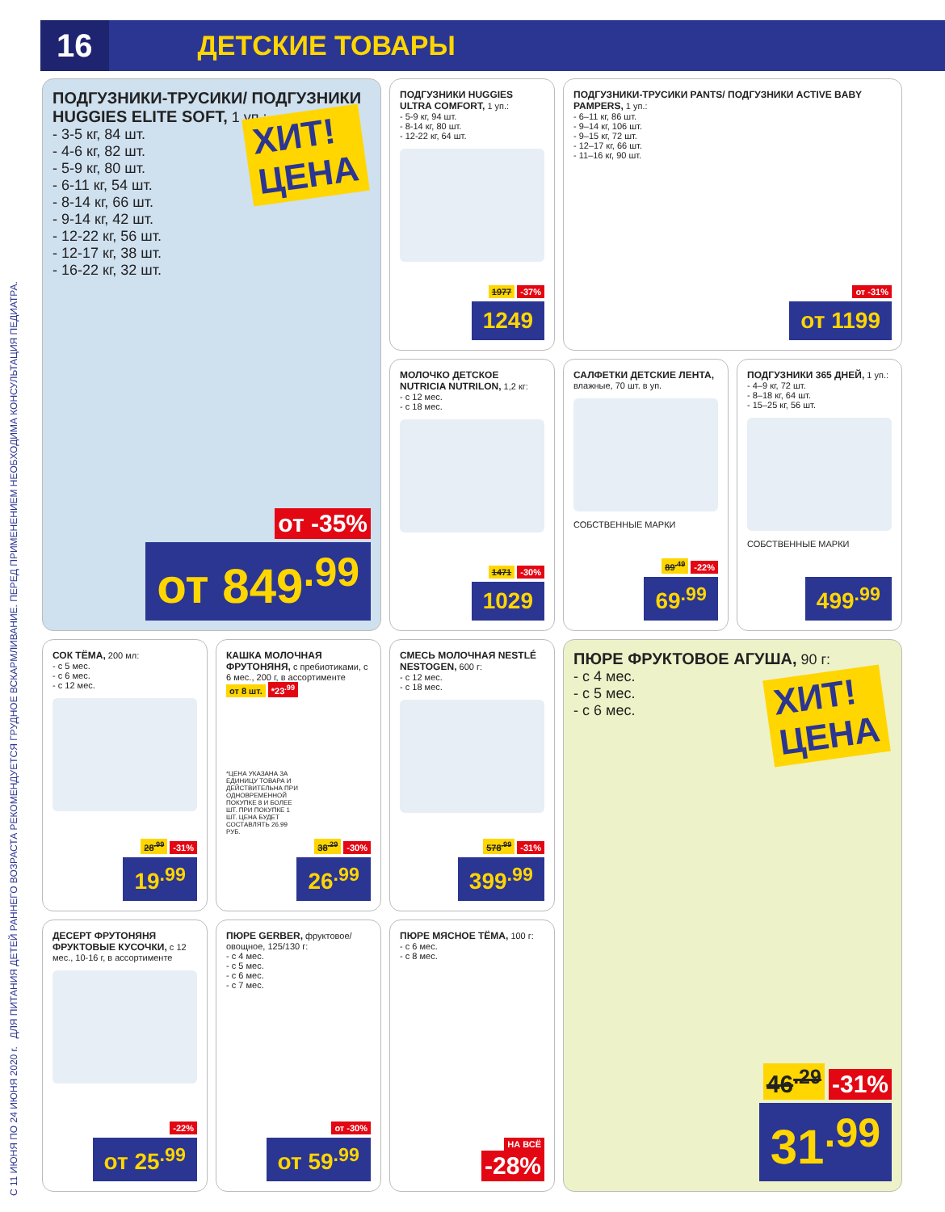16
ДЕТСКИЕ ТОВАРЫ
С 11 ИЮНЯ ПО 24 ИЮНЯ 2020 г. ДЛЯ ПИТАНИЯ ДЕТЕЙ РАННЕГО ВОЗРАСТА РЕКОМЕНДУЕТСЯ ГРУДНОЕ ВСКАРМЛИВАНИЕ. ПЕРЕД ПРИМЕНЕНИЕМ НЕОБХОДИМА КОНСУЛЬТАЦИЯ ПЕДИАТРА.
ПОДГУЗНИКИ-ТРУСИКИ/ ПОДГУЗНИКИ HUGGIES ELITE SOFT, 1 уп.:
- 3-5 кг, 84 шт.
- 4-6 кг, 82 шт.
- 5-9 кг, 80 шт.
- 6-11 кг, 54 шт.
- 8-14 кг, 66 шт.
- 9-14 кг, 42 шт.
- 12-22 кг, 56 шт.
- 12-17 кг, 38 шт.
- 16-22 кг, 32 шт.
ХИТ!
ЦЕНА
от -35%
от 849<sup>.99</sup>
ПОДГУЗНИКИ HUGGIES ULTRA COMFORT, 1 уп.:
- 5-9 кг, 94 шт.
- 8-14 кг, 80 шт.
- 12-22 кг, 64 шт.
1977 -37%
1249
ПОДГУЗНИКИ-ТРУСИКИ PANTS/ ПОДГУЗНИКИ ACTIVE BABY PAMPERS, 1 уп.:
- 6–11 кг, 86 шт.
- 9–14 кг, 106 шт.
- 9–15 кг, 72 шт.
- 12–17 кг, 66 шт.
- 11–16 кг, 90 шт.
от -31%
от 1199
МОЛОЧКО ДЕТСКОЕ NUTRICIA NUTRILON, 1,2 кг:
- с 12 мес.
- с 18 мес.
1471 -30%
1029
САЛФЕТКИ ДЕТСКИЕ ЛЕНТА, влажные, 70 шт. в уп.
СОБСТВЕННЫЕ МАРКИ
89<sup>.49</sup> -22%
69<sup>.99</sup>
ПОДГУЗНИКИ 365 ДНЕЙ, 1 уп.:
- 4–9 кг, 72 шт.
- 8–18 кг, 64 шт.
- 15–25 кг, 56 шт.
СОБСТВЕННЫЕ МАРКИ
499<sup>.99</sup>
СОК ТЁМА, 200 мл:
- с 5 мес.
- с 6 мес.
- с 12 мес.
28<sup>.99</sup> -31%
19<sup>.99</sup>
КАШКА МОЛОЧНАЯ ФРУТОНЯНЯ, с пребиотиками, с 6 мес., 200 г, в ассортименте
от 8 шт. *23<sup>.99</sup>
*ЦЕНА УКАЗАНА ЗА ЕДИНИЦУ ТОВАРА И ДЕЙСТВИТЕЛЬНА ПРИ ОДНОВРЕМЕННОЙ ПОКУПКЕ 8 И БОЛЕЕ ШТ. ПРИ ПОКУПКЕ 1 ШТ. ЦЕНА БУДЕТ СОСТАВЛЯТЬ 26.99 РУБ.
38<sup>.29</sup> -30%
26<sup>.99</sup>
СМЕСЬ МОЛОЧНАЯ NESTLÉ NESTOGEN, 600 г:
- с 12 мес.
- с 18 мес.
578<sup>.99</sup> -31%
399<sup>.99</sup>
ПЮРЕ ФРУКТОВОЕ АГУША, 90 г:
- с 4 мес.
- с 5 мес.
- с 6 мес.
ХИТ!
ЦЕНА
46<sup>.29</sup> -31%
31<sup>.99</sup>
ДЕСЕРТ ФРУТОНЯНЯ ФРУКТОВЫЕ КУСОЧКИ, с 12 мес., 10-16 г, в ассортименте
-22%
от 25<sup>.99</sup>
ПЮРЕ GERBER, фруктовое/овощное, 125/130 г:
- с 4 мес.
- с 5 мес.
- с 6 мес.
- с 7 мес.
от -30%
от 59<sup>.99</sup>
ПЮРЕ МЯСНОЕ ТЁМА, 100 г:
- с 6 мес.
- с 8 мес.
НА ВСЁ
-28%